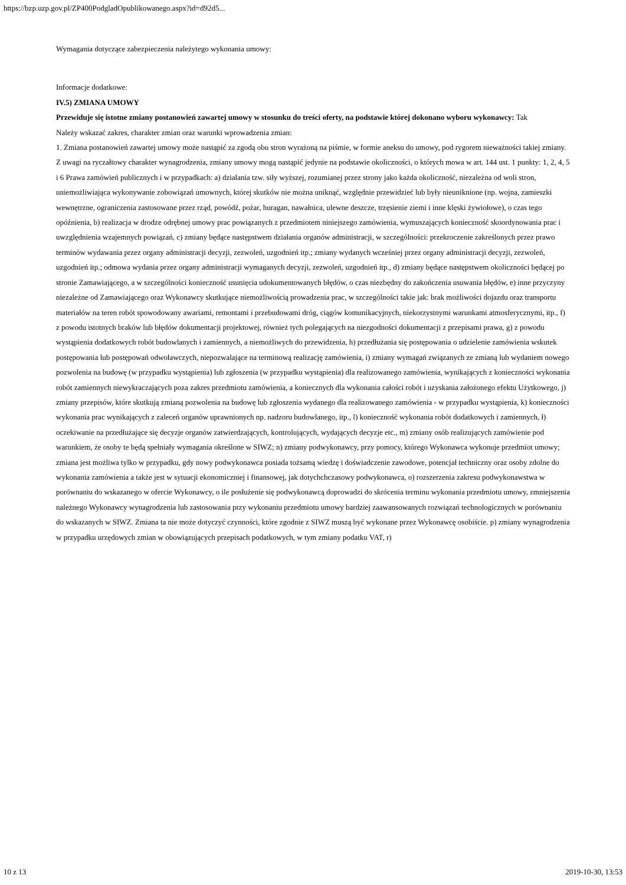https://bzp.uzp.gov.pl/ZP400PodgladOpublikowanego.aspx?id=d92d5...
Wymagania dotyczące zabezpieczenia należytego wykonania umowy:
Informacje dodatkowe:
IV.5) ZMIANA UMOWY
Przewiduje się istotne zmiany postanowień zawartej umowy w stosunku do treści oferty, na podstawie której dokonano wyboru wykonawcy: Tak
Należy wskazać zakres, charakter zmian oraz warunki wprowadzenia zmian:
1. Zmiana postanowień zawartej umowy może nastąpić za zgodą obu stron wyrażoną na piśmie, w formie aneksu do umowy, pod rygorem nieważności takiej zmiany. Z uwagi na ryczałtowy charakter wynagrodzenia, zmiany umowy mogą nastąpić jedynie na podstawie okoliczności, o których mowa w art. 144 ust. 1 punkty: 1, 2, 4, 5 i 6 Prawa zamówień publicznych i w przypadkach: a) działania tzw. siły wyższej, rozumianej przez strony jako każda okoliczność, niezależna od woli stron, uniemożliwiająca wykonywanie zobowiązań umownych, której skutków nie można uniknąć, względnie przewidzieć lub były nieuniknione (np. wojna, zamieszki wewnętrzne, ograniczenia zastosowane przez rząd, powódź, pożar, huragan, nawałnica, ulewne deszcze, trzęsienie ziemi i inne klęski żywiołowe), o czas tego opóźnienia, b) realizacja w drodze odrębnej umowy prac powiązanych z przedmiotem niniejszego zamówienia, wymuszających konieczność skoordynowania prac i uwzględnienia wzajemnych powiązań, c) zmiany będące następstwem działania organów administracji, w szczególności: przekroczenie zakreślonych przez prawo terminów wydawania przez organy administracji decyzji, zezwoleń, uzgodnień itp.; zmiany wydanych wcześniej przez organy administracji decyzji, zezwoleń, uzgodnień itp.; odmowa wydania przez organy administracji wymaganych decyzji, zezwoleń, uzgodnień itp., d) zmiany będące następstwem okoliczności będącej po stronie Zamawiającego, a w szczególności konieczność usunięcia udokumentowanych błędów, o czas niezbędny do zakończenia usuwania błędów, e) inne przyczyny niezależne od Zamawiającego oraz Wykonawcy skutkujące niemożliwością prowadzenia prac, w szczególności takie jak: brak możliwości dojazdu oraz transportu materiałów na teren robót spowodowany awariami, remontami i przebudowami dróg, ciągów komunikacyjnych, niekorzystnymi warunkami atmosferycznymi, itp., f) z powodu istotnych braków lub błędów dokumentacji projektowej, również tych polegających na niezgodności dokumentacji z przepisami prawa, g) z powodu wystąpienia dodatkowych robót budowlanych i zamiennych, a niemożliwych do przewidzenia, h) przedłużania się postępowania o udzielenie zamówienia wskutek postępowania lub postępowań odwoławczych, niepozwalające na terminową realizację zamówienia, i) zmiany wymagań związanych ze zmianą lub wydaniem nowego pozwolenia na budowę (w przypadku wystąpienia) lub zgłoszenia (w przypadku wystąpienia) dla realizowanego zamówienia, wynikających z konieczności wykonania robót zamiennych niewykraczających poza zakres przedmiotu zamówienia, a koniecznych dla wykonania całości robót i uzyskania założonego efektu Użytkowego, j) zmiany przepisów, które skutkują zmianą pozwolenia na budowę lub zgłoszenia wydanego dla realizowanego zamówienia - w przypadku wystąpienia, k) konieczności wykonania prac wynikających z zaleceń organów uprawnionych np. nadzoru budowlanego, itp., l) konieczność wykonania robót dodatkowych i zamiennych, ł) oczekiwanie na przedłużające się decyzje organów zatwierdzających, kontrolujących, wydających decyzje etc., m) zmiany osób realizujących zamówienie pod warunkiem, że osoby te będą spełniały wymagania określone w SIWZ; n) zmiany podwykonawcy, przy pomocy, którego Wykonawca wykonuje przedmiot umowy; zmiana jest możliwa tylko w przypadku, gdy nowy podwykonawca posiada tożsamą wiedzę i doświadczenie zawodowe, potencjał techniczny oraz osoby zdolne do wykonania zamówienia a także jest w sytuacji ekonomiczniej i finansowej, jak dotychchczasowy podwykonawca, o) rozszerzenia zakresu podwykonawstwa w porównaniu do wskazanego w ofercie Wykonawcy, o ile posłużenie się podwykonawcą doprowadzi do skrócenia terminu wykonania przedmiotu umowy, zmniejszenia należnego Wykonawcy wynagrodzenia lub zastosowania przy wykonaniu przedmiotu umowy bardziej zaawansowanych rozwiązań technologicznych w porównaniu do wskazanych w SIWZ. Zmiana ta nie może dotyczyć czynności, które zgodnie z SIWZ muszą być wykonane przez Wykonawcę osobiście. p) zmiany wynagrodzenia w przypadku urzędowych zmian w obowiązujących przepisach podatkowych, w tym zmiany podatku VAT, r)
10 z 13 2019-10-30, 13:53